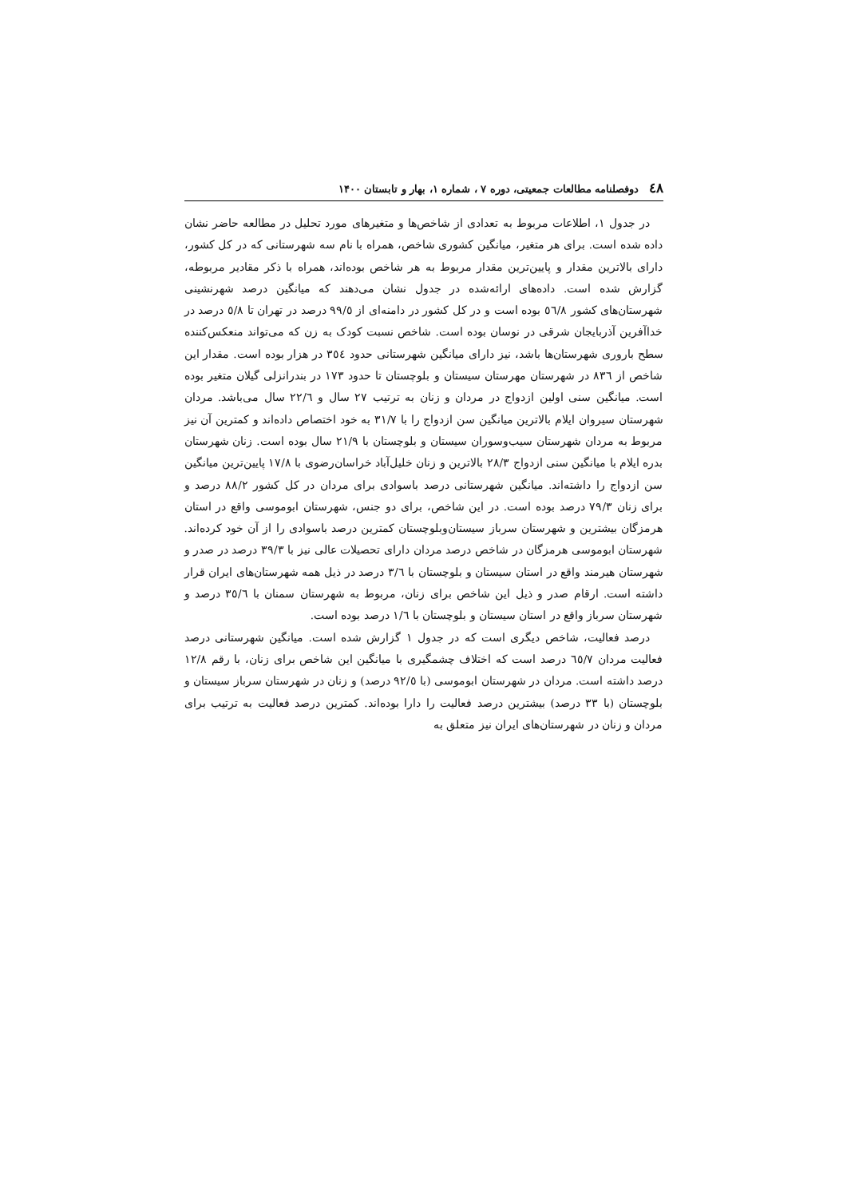٤٨ دوفصلنامه مطالعات جمعیتی، دوره ۷ ، شماره ۱، بهار و تابستان ۱۴۰۰
در جدول ۱، اطلاعات مربوط به تعدادی از شاخص‌ها و متغیرهای مورد تحلیل در مطالعه حاضر نشان داده شده است. برای هر متغیر، میانگین کشوری شاخص، همراه با نام سه شهرستانی که در کل کشور، دارای بالاترین مقدار و پایین‌ترین مقدار مربوط به هر شاخص بوده‌اند، همراه با ذکر مقادیر مربوطه، گزارش شده است. داده‌های ارائه‌شده در جدول نشان می‌دهند که میانگین درصد شهرنشینی شهرستان‌های کشور ٥٦/٨ بوده است و در کل کشور در دامنه‌ای از ٩٩/٥ درصد در تهران تا ٥/٨ درصد در خداآفرین آذربایجان شرقی در نوسان بوده است. شاخص نسبت کودک به زن که می‌تواند منعکس‌کننده سطح باروری شهرستان‌ها باشد، نیز دارای میانگین شهرستانی حدود ٣٥٤ در هزار بوده است. مقدار این شاخص از ٨٣٦ در شهرستان مهرستان سیستان و بلوچستان تا حدود ١٧٣ در بندرانزلی گیلان متغیر بوده است. میانگین سنی اولین ازدواج در مردان و زنان به ترتیب ٢٧ سال و ٢٢/٦ سال می‌باشد. مردان شهرستان سیروان ایلام بالاترین میانگین سن ازدواج را با ٣١/٧ به خود اختصاص داده‌اند و کمترین آن نیز مربوط به مردان شهرستان سیب‌وسوران سیستان و بلوچستان با ٢١/٩ سال بوده است. زنان شهرستان بدره ایلام با میانگین سنی ازدواج ٢٨/٣ بالاترین و زنان خلیل‌آباد خراسان‌رضوی با ١٧/٨ پایین‌ترین میانگین سن ازدواج را داشته‌اند. میانگین شهرستانی درصد باسوادی برای مردان در کل کشور ٨٨/٢ درصد و برای زنان ٧٩/٣ درصد بوده است. در این شاخص، برای دو جنس، شهرستان ابوموسی واقع در استان هرمزگان بیشترین و شهرستان سرباز سیستان‌وبلوچستان کمترین درصد باسوادی را از آن خود کرده‌اند. شهرستان ابوموسی هرمزگان در شاخص درصد مردان دارای تحصیلات عالی نیز با ٣٩/٣ درصد در صدر و شهرستان هیرمند واقع در استان سیستان و بلوچستان با ٣/٦ درصد در ذیل همه شهرستان‌های ایران قرار داشته است. ارقام صدر و ذیل این شاخص برای زنان، مربوط به شهرستان سمنان با ٣٥/٦ درصد و شهرستان سرباز واقع در استان سیستان و بلوچستان با ١/٦ درصد بوده است.
درصد فعالیت، شاخص دیگری است که در جدول ۱ گزارش شده است. میانگین شهرستانی درصد فعالیت مردان ٦٥/٧ درصد است که اختلاف چشمگیری با میانگین این شاخص برای زنان، با رقم ١٢/٨ درصد داشته است. مردان در شهرستان ابوموسی (با ٩٢/٥ درصد) و زنان در شهرستان سرباز سیستان و بلوچستان (با ٣٣ درصد) بیشترین درصد فعالیت را دارا بوده‌اند. کمترین درصد فعالیت به ترتیب برای مردان و زنان در شهرستان‌های ایران نیز متعلق به